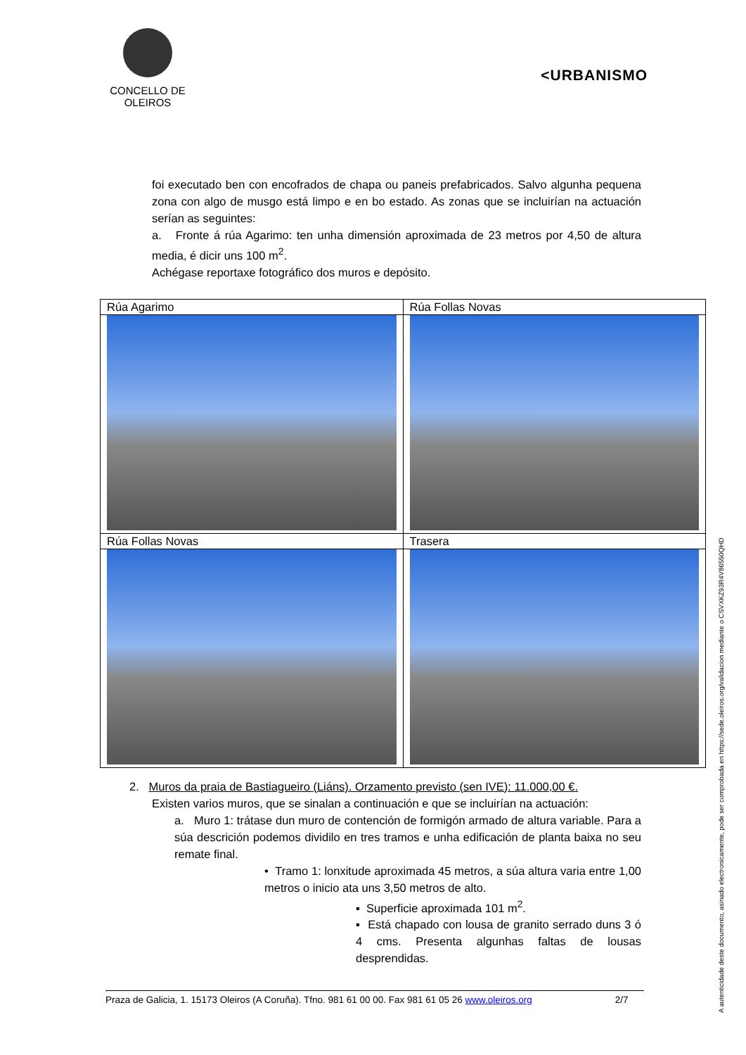CONCELLO DE
OLEIROS
<URBANISMO
foi executado ben con encofrados de chapa ou paneis prefabricados. Salvo algunha pequena zona con algo de musgo está limpo e en bo estado. As zonas que se incluirían na actuación serían as seguintes:
a. Fronte á rúa Agarimo: ten unha dimensión aproximada de 23 metros por 4,50 de altura media, é dicir uns 100 m<sup>2</sup>.
Achégase reportaxe fotográfico dos muros e depósito.
| Rúa Agarimo | Rúa Follas Novas |
| Rúa Follas Novas | Trasera |
2. Muros da praia de Bastiagueiro (Liáns). Orzamento previsto (sen IVE): 11.000,00 €.
Existen varios muros, que se sinalan a continuación e que se incluirían na actuación:
a. Muro 1: trátase dun muro de contención de formigón armado de altura variable. Para a súa descrición podemos dividilo en tres tramos e unha edificación de planta baixa no seu remate final.
• Tramo 1: lonxitude aproximada 45 metros, a súa altura varia entre 1,00 metros o inicio ata uns 3,50 metros de alto.
▪ Superficie aproximada 101 m<sup>2</sup>.
▪ Está chapado con lousa de granito serrado duns 3 ó 4 cms. Presenta algunhas faltas de lousas desprendidas.
Praza de Galicia, 1. 15173 Oleiros (A Coruña). Tfno. 981 61 00 00. Fax 981 61 05 26 www.oleiros.org 2/7
A autenticidade deste documento, asinado electronicamente, pode ser comprobada en https://sede.oleiros.org/validacion mediante o CSVXKZ93R4V86550QHD